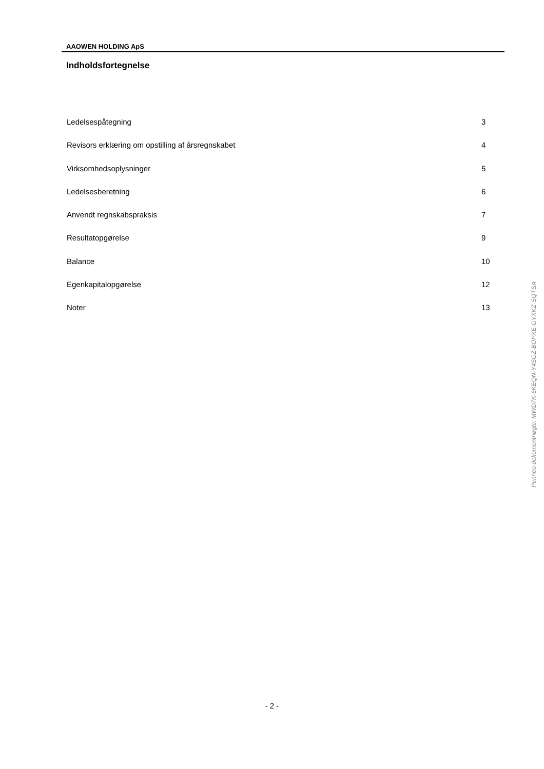AAOWEN HOLDING ApS
Indholdsfortegnelse
| Ledelsespåtegning | 3 |
| Revisors erklæring om opstilling af årsregnskabet | 4 |
| Virksomhedsoplysninger | 5 |
| Ledelsesberetning | 6 |
| Anvendt regnskabspraksis | 7 |
| Resultatopgørelse | 9 |
| Balance | 10 |
| Egenkapitalopgørelse | 12 |
| Noter | 13 |
Penneo dokumentnøgle: MWD7K-6KEQN-Y4SGZ-BOPXE-GYXKZ-SQTSA
- 2 -